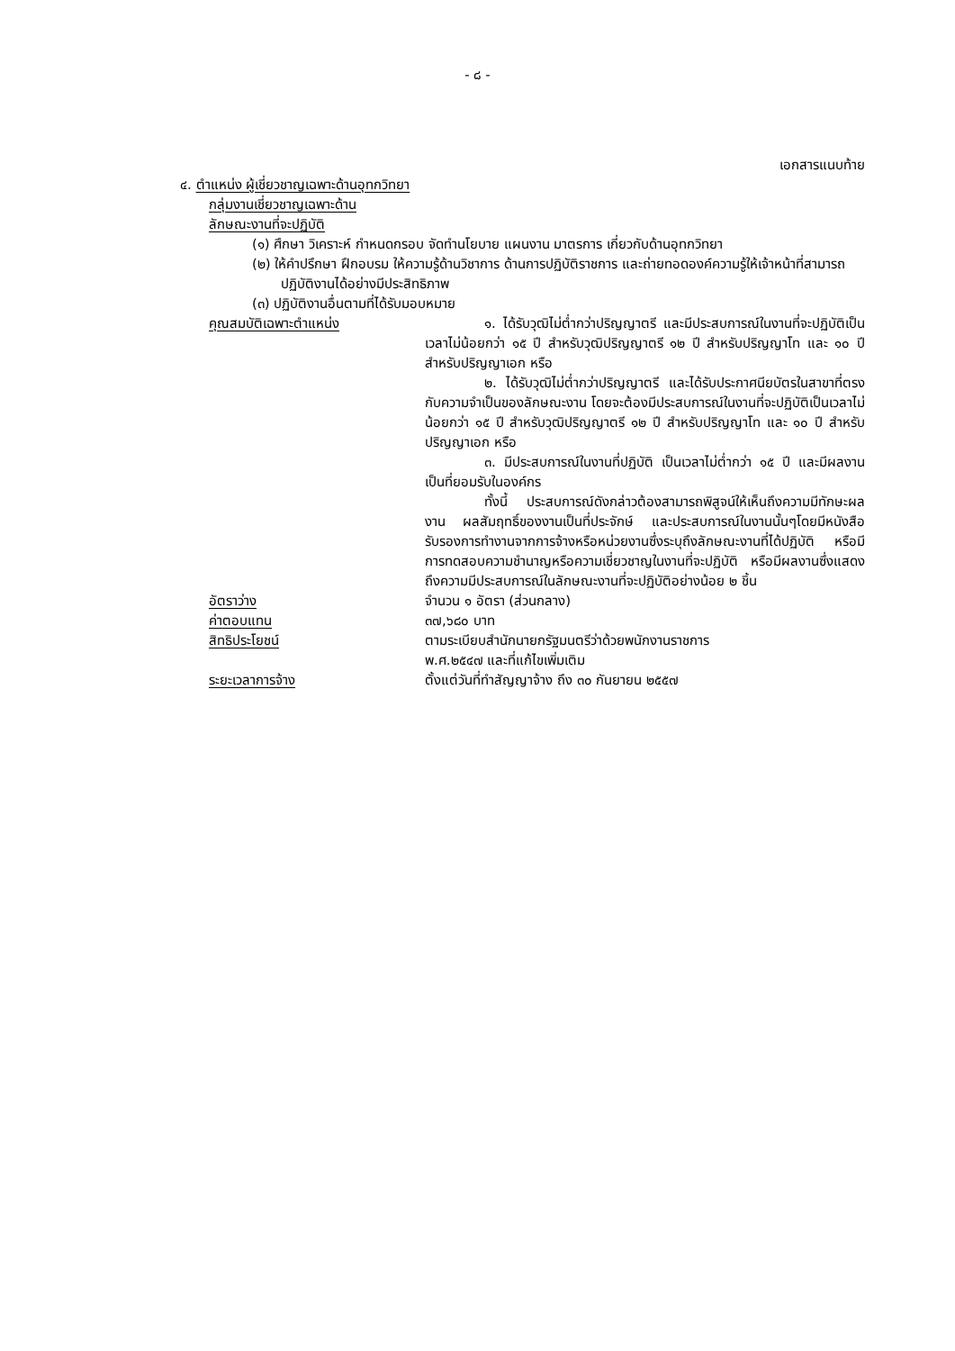- ๘ -
เอกสารแนบท้าย
๔. ตำแหน่ง ผู้เชี่ยวชาญเฉพาะด้านอุทกวิทยา
กลุ่มงานเชี่ยวชาญเฉพาะด้าน
ลักษณะงานที่จะปฏิบัติ
(๑) ศึกษา วิเคราะห์ กำหนดกรอบ จัดทำนโยบาย แผนงาน มาตรการ เกี่ยวกับด้านอุทกวิทยา
(๒) ให้คำปรึกษา ฝึกอบรม ให้ความรู้ด้านวิชาการ ด้านการปฏิบัติราชการ และถ่ายทอดองค์ความรู้ให้เจ้าหน้าที่สามารถปฏิบัติงานได้อย่างมีประสิทธิภาพ
(๓) ปฏิบัติงานอื่นตามที่ได้รับมอบหมาย
คุณสมบัติเฉพาะตำแหน่ง ๑. ได้รับวุฒิไม่ต่ำกว่าปริญญาตรี และมีประสบการณ์ในงานที่จะปฏิบัติเป็นเวลาไม่น้อยกว่า ๑๕ ปี สำหรับวุฒิปริญญาตรี ๑๒ ปี สำหรับปริญญาโท และ ๑๐ ปี สำหรับปริญญาเอก หรือ
๒. ได้รับวุฒิไม่ต่ำกว่าปริญญาตรี และได้รับประกาศนียบัตรในสาขาที่ตรงกับความจำเป็นของลักษณะงาน โดยจะต้องมีประสบการณ์ในงานที่จะปฏิบัติเป็นเวลาไม่น้อยกว่า ๑๕ ปี สำหรับวุฒิปริญญาตรี ๑๒ ปี สำหรับปริญญาโท และ ๑๐ ปี สำหรับปริญญาเอก หรือ
๓. มีประสบการณ์ในงานที่ปฏิบัติ เป็นเวลาไม่ต่ำกว่า ๑๕ ปี และมีผลงานเป็นที่ยอมรับในองค์กร
ทั้งนี้ ประสบการณ์ดังกล่าวต้องสามารถพิสูจน์ให้เห็นถึงความมีทักษะผลงาน ผลสัมฤทธิ์ของงานเป็นที่ประจักษ์ และประสบการณ์ในงานนั้นๆโดยมีหนังสือรับรองการทำงานจากการจ้างหรือหน่วยงานซึ่งระบุถึงลักษณะงานที่ได้ปฏิบัติ หรือมีการทดสอบความชำนาญหรือความเชี่ยวชาญในงานที่จะปฏิบัติ หรือมีผลงานซึ่งแสดงถึงความมีประสบการณ์ในลักษณะงานที่จะปฏิบัติอย่างน้อย ๒ ชิ้น
อัตราว่าง จำนวน ๑ อัตรา (ส่วนกลาง)
ค่าตอบแทน ๓๗,๖๘๐ บาท
สิทธิประโยชน์ ตามระเบียบสำนักนายกรัฐมนตรีว่าด้วยพนักงานราชการ
พ.ศ.๒๕๔๗ และที่แก้ไขเพิ่มเติม
ระยะเวลาการจ้าง ตั้งแต่วันที่ทำสัญญาจ้าง ถึง ๓๐ กันยายน ๒๕๕๗